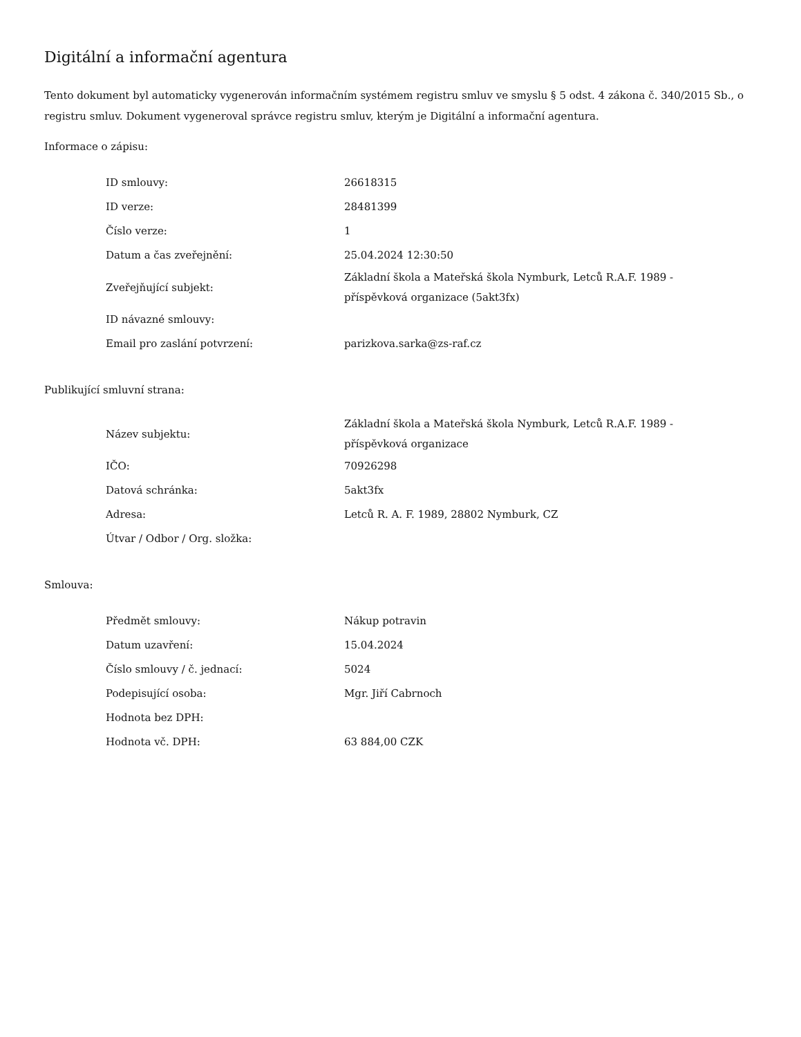Digitální a informační agentura
Tento dokument byl automaticky vygenerován informačním systémem registru smluv ve smyslu § 5 odst. 4 zákona č. 340/2015 Sb., o registru smluv. Dokument vygeneroval správce registru smluv, kterým je Digitální a informační agentura.
Informace o zápisu:
| ID smlouvy: | 26618315 |
| ID verze: | 28481399 |
| Číslo verze: | 1 |
| Datum a čas zveřejnění: | 25.04.2024 12:30:50 |
| Zveřejňující subjekt: | Základní škola a Mateřská škola Nymburk, Letců R.A.F. 1989 - příspěvková organizace (5akt3fx) |
| ID návazné smlouvy: | |
| Email pro zaslání potvrzení: | parizkova.sarka@zs-raf.cz |
Publikující smluvní strana:
| Název subjektu: | Základní škola a Mateřská škola Nymburk, Letců R.A.F. 1989 - příspěvková organizace |
| IČO: | 70926298 |
| Datová schránka: | 5akt3fx |
| Adresa: | Letců R. A. F. 1989, 28802 Nymburk, CZ |
| Útvar / Odbor / Org. složka: | |
Smlouva:
| Předmět smlouvy: | Nákup potravin |
| Datum uzavření: | 15.04.2024 |
| Číslo smlouvy / č. jednací: | 5024 |
| Podepisující osoba: | Mgr. Jiří Cabrnoch |
| Hodnota bez DPH: | |
| Hodnota vč. DPH: | 63 884,00 CZK |